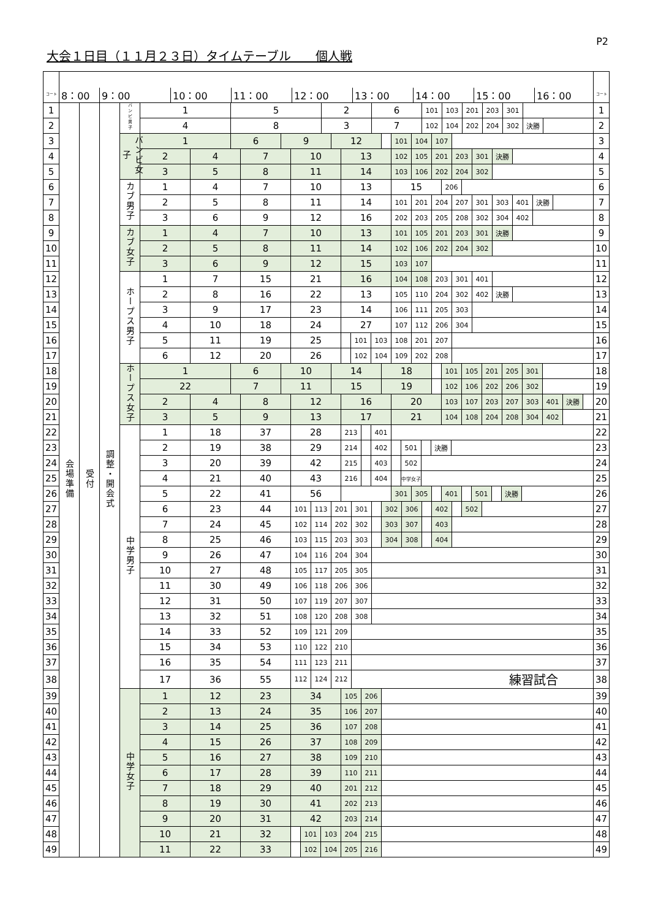P2
大会１日目（１１月２３日）タイムテーブル　　個人戦
| コート | 8：00 9：00 10：00 11：00 12：00 13：00 14：00 15：00 16：00 | | | | | コート |
| --- | --- | --- | --- | --- | --- | --- |
| 1 | 会場準備 | 受付 | 調整・開会式 | バンビ男子 | / 1 / 5 / 2 / 6 / 101 / 103 / 201 / 203 / 301 / / | 1 |
| 2 | | | | | / 4 / 8 / 3 / 7 / 102 / 104 / 202 / 204 / 302 / 決勝 / / | 2 |
| 3 | | | | バンビ女子 | / 1 / 6 / 9 / 12 / / 101 / 104 / 107 / / | 3 |
| 4 | | | | | / 2 / 4 / 7 / 10 / 13 / 102 / 105 / 201 / 203 / 301 / 決勝 / / | 4 |
| 5 | | | | | / 3 / 5 / 8 / 11 / 14 / 103 / 106 / 202 / 204 / 302 / / | 5 |
| 6 | | | | カブ男子 | / 1 / 4 / 7 / 10 / 13 / 15 / 206 / / | 6 |
| 7 | | | | | / 2 / 5 / 8 / 11 / 14 / 101 / 201 / 204 / 207 / 301 / 303 / 401 / 決勝 / / | 7 |
| 8 | | | | | / 3 / 6 / 9 / 12 / 16 / 202 / 203 / 205 / 208 / 302 / 304 / 402 / / | 8 |
| 9 | | | | カブ女子 | / 1 / 4 / 7 / 10 / 13 / 101 / 105 / 201 / 203 / 301 / 決勝 / / | 9 |
| 10 | | | | | / 2 / 5 / 8 / 11 / 14 / 102 / 106 / 202 / 204 / 302 / / | 10 |
| 11 | | | | | / 3 / 6 / 9 / 12 / 15 / 103 / 107 / / | 11 |
| 12 | | | | ホープス男子 | / 1 / 7 / 15 / 21 / 16 / 104 / 108 / 203 / 301 / 401 / / | 12 |
| 13 | | | | | / 2 / 8 / 16 / 22 / 13 / 105 / 110 / 204 / 302 / 402 / 決勝 / / | 13 |
| 14 | | | | | / 3 / 9 / 17 / 23 / 14 / 106 / 111 / 205 / 303 / / | 14 |
| 15 | | | | | / 4 / 10 / 18 / 24 / 27 / 107 / 112 / 206 / 304 / / | 15 |
| 16 | | | | | / 5 / 11 / 19 / 25 / / 101 / 103 / 108 / 201 / 207 / / | 16 |
| 17 | | | | | / 6 / 12 / 20 / 26 / / 102 / 104 / 109 / 202 / 208 / / | 17 |
| 18 | | | | ホープス女子 | / 1 / 6 / 10 / 14 / 18 / / 101 / 105 / 201 / 205 / 301 / / | 18 |
| 19 | | | | | / 22 / 7 / 11 / 15 / 19 / / 102 / 106 / 202 / 206 / 302 / / | 19 |
| 20 | | | | | / 2 / 4 / 8 / 12 / 16 / 20 / 103 / 107 / 203 / 207 / 303 / 401 / 決勝 / / | 20 |
| 21 | | | | | / 3 / 5 / 9 / 13 / 17 / 21 / 104 / 108 / 204 / 208 / 304 / 402 / / | 21 |
| 22 | | | | 中学男子 | / 1 / 18 / 37 / 28 / 213 / / 401 / / | 22 |
| 23 | | | | | / 2 / 19 / 38 / 29 / 214 / / 402 / / 501 / / 決勝 / / | 23 |
| 24 | | | | | / 3 / 20 / 39 / 42 / 215 / / 403 / / 502 / / | 24 |
| 25 | | | | | / 4 / 21 / 40 / 43 / 216 / / 404 / / 中学女子 / / | 25 |
| 26 | | | | | / 5 / 22 / 41 / 56 / / 301 / 305 / / 401 / / 501 / / 決勝 / / | 26 |
| 27 | | | | | / 6 / 23 / 44 / 101 / 113 / 201 / 301 / / 302 / 306 / / 402 / / 502 / / | 27 |
| 28 | | | | | / 7 / 24 / 45 / 102 / 114 / 202 / 302 / / 303 / 307 / / 403 / / | 28 |
| 29 | | | | | / 8 / 25 / 46 / 103 / 115 / 203 / 303 / / 304 / 308 / / 404 / / | 29 |
| 30 | | | | | / 9 / 26 / 47 / 104 / 116 / 204 / 304 / / | 30 |
| 31 | | | | | / 10 / 27 / 48 / 105 / 117 / 205 / 305 / / | 31 |
| 32 | | | | | / 11 / 30 / 49 / 106 / 118 / 206 / 306 / / | 32 |
| 33 | | | | | / 12 / 31 / 50 / 107 / 119 / 207 / 307 / / | 33 |
| 34 | | | | | / 13 / 32 / 51 / 108 / 120 / 208 / 308 / / | 34 |
| 35 | | | | | / 14 / 33 / 52 / 109 / 121 / 209 / / | 35 |
| 36 | | | | | / 15 / 34 / 53 / 110 / 122 / 210 / / | 36 |
| 37 | | | | | / 16 / 35 / 54 / 111 / 123 / 211 / / | 37 |
| 38 | | | | | / 17 / 36 / 55 / 112 / 124 / 212 / 練習試合 / | 38 |
| 39 | | | | 中学女子 | / 1 / 12 / 23 / 34 / 105 / 206 / / | 39 |
| 40 | | | | | / 2 / 13 / 24 / 35 / 106 / 207 / / | 40 |
| 41 | | | | | / 3 / 14 / 25 / 36 / 107 / 208 / / | 41 |
| 42 | | | | | / 4 / 15 / 26 / 37 / 108 / 209 / / | 42 |
| 43 | | | | | / 5 / 16 / 27 / 38 / 109 / 210 / / | 43 |
| 44 | | | | | / 6 / 17 / 28 / 39 / 110 / 211 / / | 44 |
| 45 | | | | | / 7 / 18 / 29 / 40 / 201 / 212 / / | 45 |
| 46 | | | | | / 8 / 19 / 30 / 41 / 202 / 213 / / | 46 |
| 47 | | | | | / 9 / 20 / 31 / 42 / 203 / 214 / / | 47 |
| 48 | | | | | / 10 / 21 / 32 / / 101 / 103 / 204 / 215 / / | 48 |
| 49 | | | | | / 11 / 22 / 33 / / 102 / 104 / 205 / 216 / / | 49 |